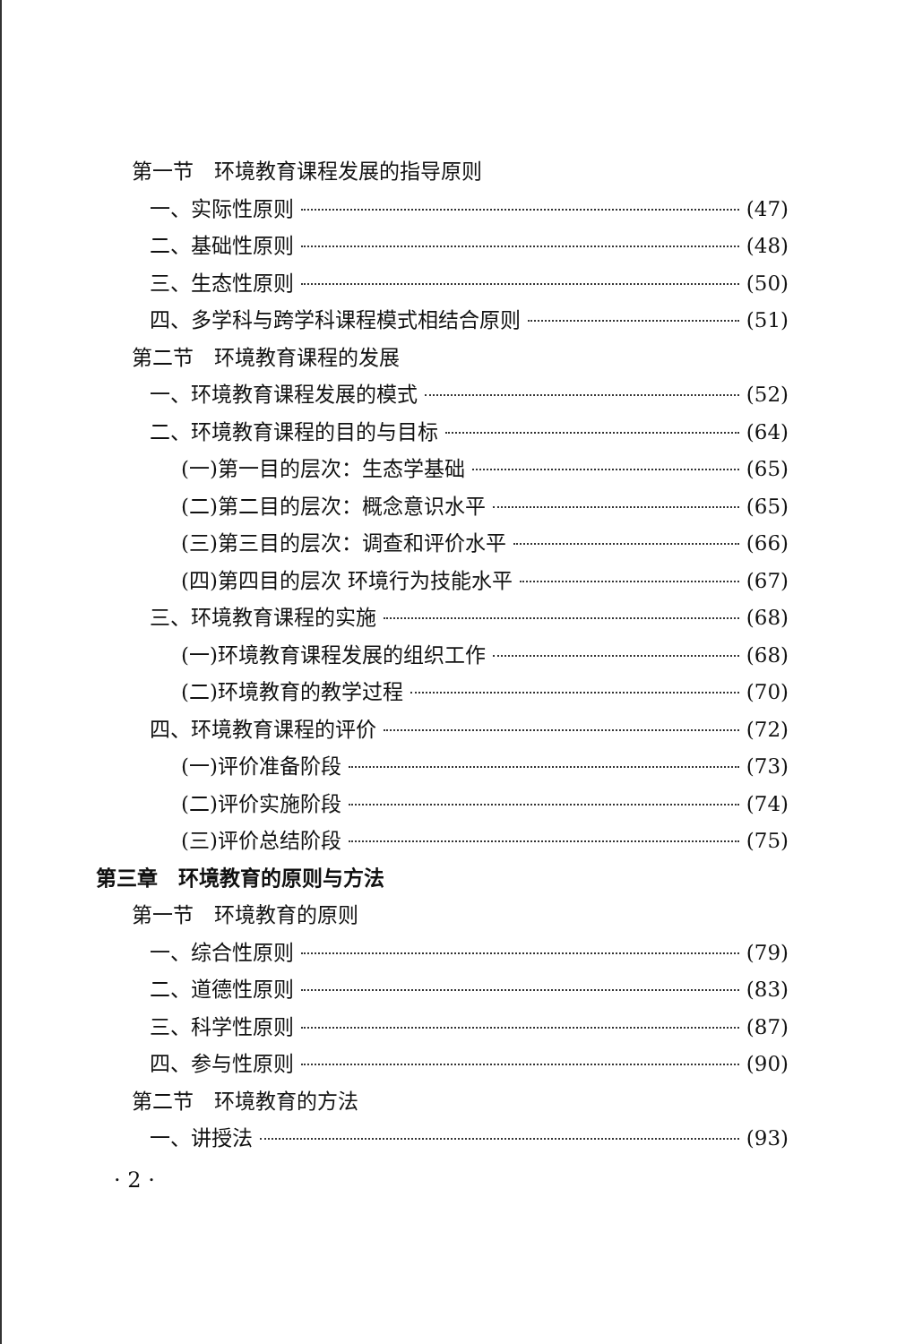第一节　环境教育课程发展的指导原则
一、实际性原则 (47)
二、基础性原则 (48)
三、生态性原则 (50)
四、多学科与跨学科课程模式相结合原则 (51)
第二节　环境教育课程的发展
一、环境教育课程发展的模式 (52)
二、环境教育课程的目的与目标 (64)
(一)第一目的层次：生态学基础 (65)
(二)第二目的层次：概念意识水平 (65)
(三)第三目的层次：调查和评价水平 (66)
(四)第四目的层次 环境行为技能水平 (67)
三、环境教育课程的实施 (68)
(一)环境教育课程发展的组织工作 (68)
(二)环境教育的教学过程 (70)
四、环境教育课程的评价 (72)
(一)评价准备阶段 (73)
(二)评价实施阶段 (74)
(三)评价总结阶段 (75)
第三章　环境教育的原则与方法
第一节　环境教育的原则
一、综合性原则 (79)
二、道德性原则 (83)
三、科学性原则 (87)
四、参与性原则 (90)
第二节　环境教育的方法
一、讲授法 (93)
· 2 ·